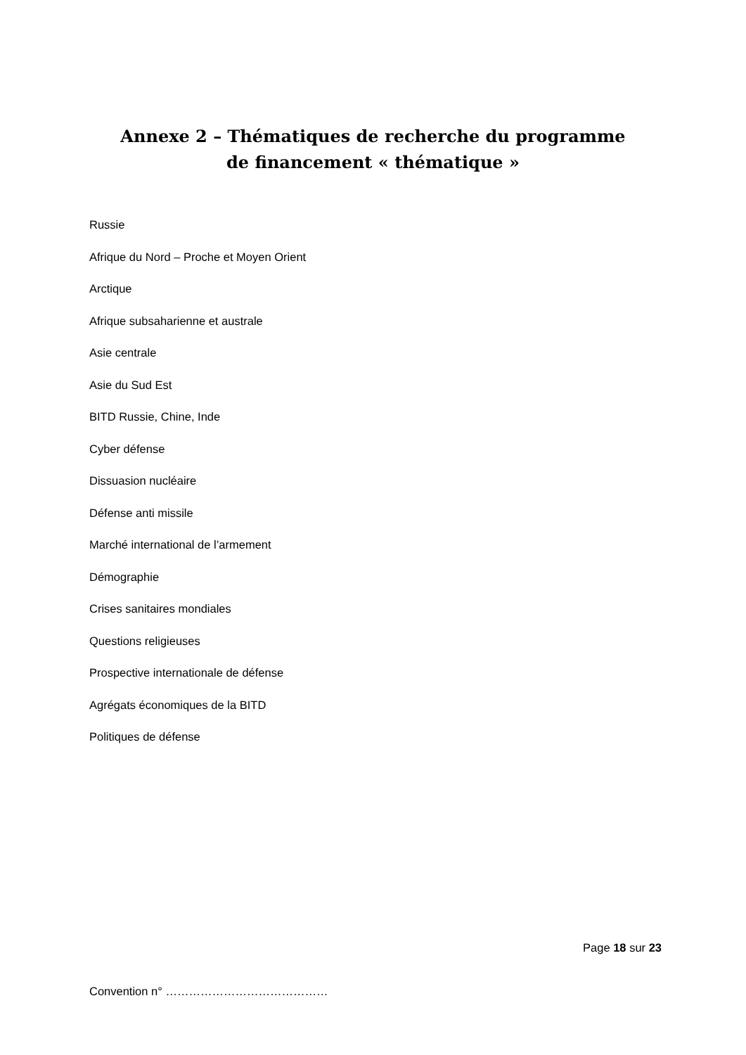Annexe 2 – Thématiques de recherche du programme de financement « thématique »
Russie
Afrique du Nord – Proche et Moyen Orient
Arctique
Afrique subsaharienne et australe
Asie centrale
Asie du Sud Est
BITD Russie, Chine, Inde
Cyber défense
Dissuasion nucléaire
Défense anti missile
Marché international de l’armement
Démographie
Crises sanitaires mondiales
Questions religieuses
Prospective internationale de défense
Agrégats économiques de la BITD
Politiques de défense
Page 18 sur 23
Convention n° ……………………………………